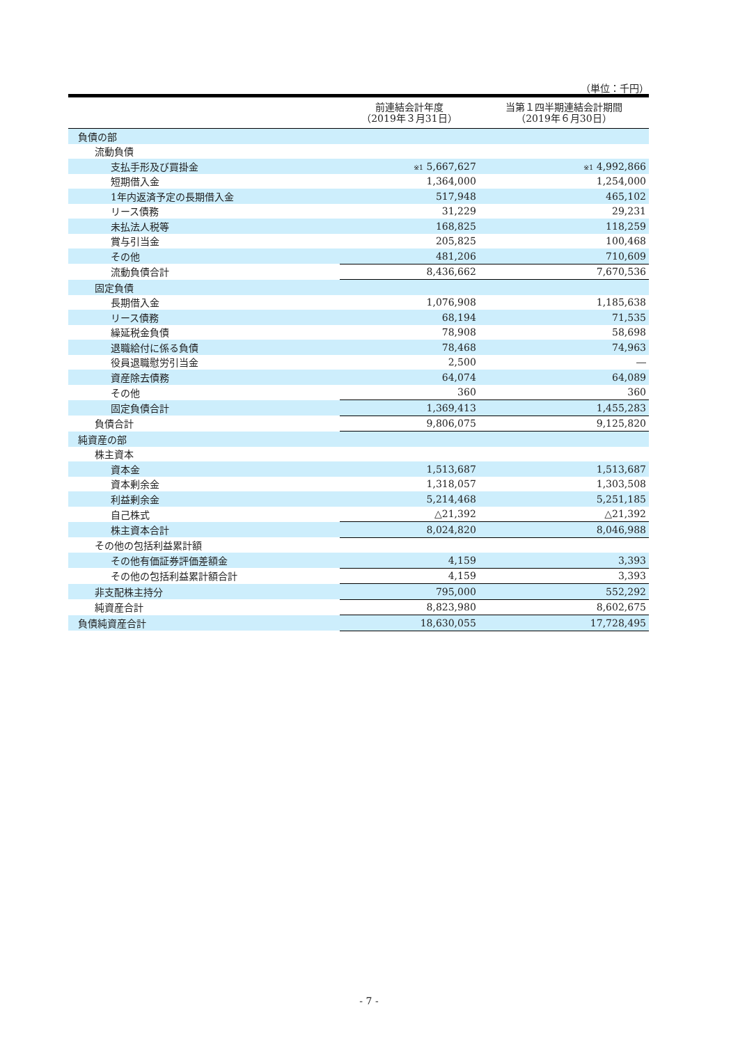（単位：千円）
| | 前連結会計年度 （2019年３月31日） | 当第１四半期連結会計期間 （2019年６月30日） |
| --- | --- | --- |
| 負債の部 | | |
| 流動負債 | | |
| 支払手形及び買掛金 | ※1 5,667,627 | ※1 4,992,866 |
| 短期借入金 | 1,364,000 | 1,254,000 |
| 1年内返済予定の長期借入金 | 517,948 | 465,102 |
| リース債務 | 31,229 | 29,231 |
| 未払法人税等 | 168,825 | 118,259 |
| 賞与引当金 | 205,825 | 100,468 |
| その他 | 481,206 | 710,609 |
| 流動負債合計 | 8,436,662 | 7,670,536 |
| 固定負債 | | |
| 長期借入金 | 1,076,908 | 1,185,638 |
| リース債務 | 68,194 | 71,535 |
| 繰延税金負債 | 78,908 | 58,698 |
| 退職給付に係る負債 | 78,468 | 74,963 |
| 役員退職慰労引当金 | 2,500 | ― |
| 資産除去債務 | 64,074 | 64,089 |
| その他 | 360 | 360 |
| 固定負債合計 | 1,369,413 | 1,455,283 |
| 負債合計 | 9,806,075 | 9,125,820 |
| 純資産の部 | | |
| 株主資本 | | |
| 資本金 | 1,513,687 | 1,513,687 |
| 資本剰余金 | 1,318,057 | 1,303,508 |
| 利益剰余金 | 5,214,468 | 5,251,185 |
| 自己株式 | △21,392 | △21,392 |
| 株主資本合計 | 8,024,820 | 8,046,988 |
| その他の包括利益累計額 | | |
| その他有価証券評価差額金 | 4,159 | 3,393 |
| その他の包括利益累計額合計 | 4,159 | 3,393 |
| 非支配株主持分 | 795,000 | 552,292 |
| 純資産合計 | 8,823,980 | 8,602,675 |
| 負債純資産合計 | 18,630,055 | 17,728,495 |
- 7 -